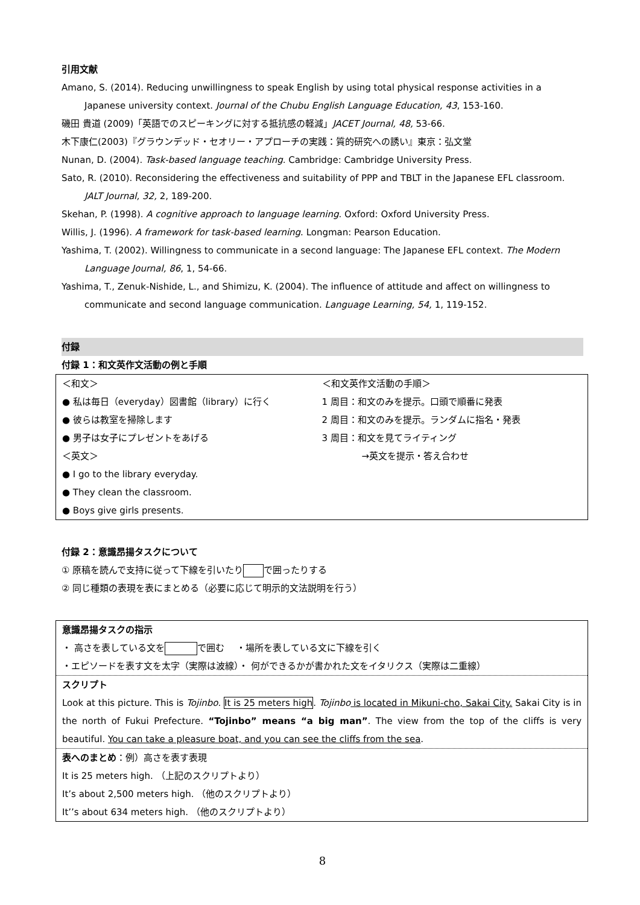引用文献
Amano, S. (2014). Reducing unwillingness to speak English by using total physical response activities in a Japanese university context. Journal of the Chubu English Language Education, 43, 153-160.
磯田 貴道 (2009)「英語でのスピーキングに対する抵抗感の軽減」JACET Journal, 48, 53-66.
木下康仁(2003)『グラウンデッド・セオリー・アプローチの実践：質的研究への誘い』東京：弘文堂
Nunan, D. (2004). Task-based language teaching. Cambridge: Cambridge University Press.
Sato, R. (2010). Reconsidering the effectiveness and suitability of PPP and TBLT in the Japanese EFL classroom. JALT Journal, 32, 2, 189-200.
Skehan, P. (1998). A cognitive approach to language learning. Oxford: Oxford University Press.
Willis, J. (1996). A framework for task-based learning. Longman: Pearson Education.
Yashima, T. (2002). Willingness to communicate in a second language: The Japanese EFL context. The Modern Language Journal, 86, 1, 54-66.
Yashima, T., Zenuk-Nishide, L., and Shimizu, K. (2004). The influence of attitude and affect on willingness to communicate and second language communication. Language Learning, 54, 1, 119-152.
付録
付録 1：和文英作文活動の例と手順
＜和文＞
● 私は毎日（everyday）図書館（library）に行く
● 彼らは教室を掃除します
● 男子は女子にプレゼントをあげる
＜英文＞
● I go to the library everyday.
● They clean the classroom.
● Boys give girls presents.
＜和文英作文活動の手順＞
1 周目：和文のみを提示。口頭で順番に発表
2 周目：和文のみを提示。ランダムに指名・発表
3 周目：和文を見てライティング
→英文を提示・答え合わせ
付録 2：意識昂揚タスクについて
① 原稿を読んで支持に従って下線を引いたり で囲ったりする
② 同じ種類の表現を表にまとめる（必要に応じて明示的文法説明を行う）
意識昂揚タスクの指示
・ 高さを表している文を で囲む　 ・場所を表している文に下線を引く
・エピソードを表す文を太字（実際は波線）・ 何ができるかが書かれた文をイタリクス（実際は二重線）
スクリプト
Look at this picture. This is Tojinbo. It is 25 meters high. Tojinbo is located in Mikuni-cho, Sakai City. Sakai City is in the north of Fukui Prefecture. “Tojinbo” means “a big man”. The view from the top of the cliffs is very beautiful. You can take a pleasure boat, and you can see the cliffs from the sea.
表へのまとめ：例）高さを表す表現
It is 25 meters high. （上記のスクリプトより）
It’s about 2,500 meters high. （他のスクリプトより）
It’’s about 634 meters high. （他のスクリプトより）
8